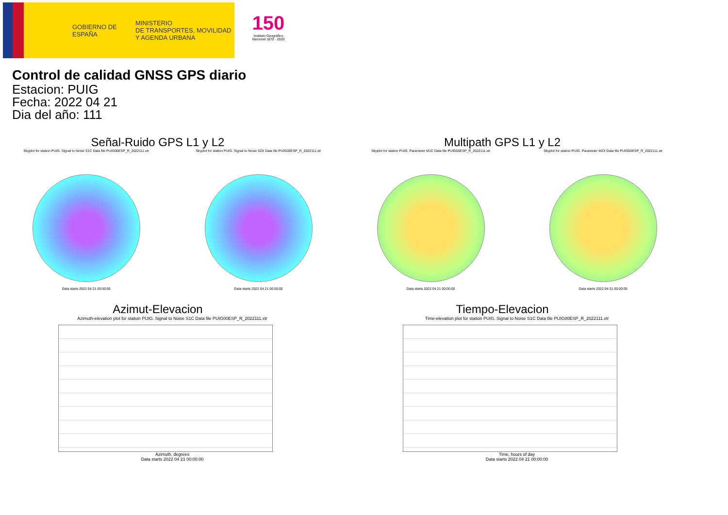GOBIERNO DE ESPAÑA
MINISTERIO
DE TRANSPORTES, MOVILIDAD
Y AGENDA URBANA
150
Instituto Geográfico Nacional 1870 · 2020
Control de calidad GNSS GPS diario
Estacion: PUIG
Fecha: 2022 04 21
Dia del año: 111
Señal-Ruido GPS L1 y L2
Skyplot for station PUIG. Signal to Noise S1C Data file PUIG00ESP_R_2022111.xtr
Data starts 2022 04 21 00:00:00
Skyplot for station PUIG. Signal to Noise S2X Data file PUIG00ESP_R_2022111.xtr
Data starts 2022 04 21 00:00:00
Multipath GPS L1 y L2
Skyplot for station PUIG. Parameter M1C Data file PUIG00ESP_R_2022111.xtr
Data starts 2022 04 21 00:00:00
Skyplot for station PUIG. Parameter M2X Data file PUIG00ESP_R_2022111.xtr
Data starts 2022 04 21 00:00:00
Azimut-Elevacion
Azimuth-elevation plot for station PUIG. Signal to Noise S1C Data file PUIG00ESP_R_2022111.xtr
Azimuth, degrees
Data starts 2022 04 21 00:00:00
Tiempo-Elevacion
Time-elevation plot for station PUIG. Signal to Noise S1C Data file PUIG00ESP_R_2022111.xtr
Time, hours of day
Data starts 2022 04 21 00:00:00